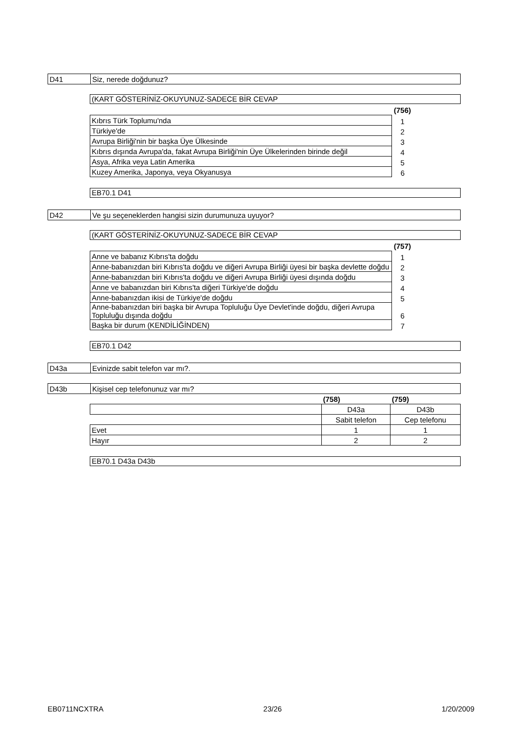| D41 | Siz, nerede doğdunuz? |
(KART GÖSTERİNİZ-OKUYUNUZ-SADECE BİR CEVAP
| | (756) | |
| Kıbrıs Türk Toplumu'nda | 1 | |
| Türkiye'de | 2 | |
| Avrupa Birliği'nin bir başka Üye Ülkesinde | 3 | |
| Kıbrıs dışında Avrupa'da, fakat Avrupa Birliği'nin Üye Ülkelerinden birinde değil | 4 | |
| Asya, Afrika veya Latin Amerika | 5 | |
| Kuzey Amerika, Japonya, veya Okyanusya | 6 | |
EB70.1 D41
| D42 | Ve şu seçeneklerden hangisi sizin durumunuza uyuyor? |
(KART GÖSTERİNİZ-OKUYUNUZ-SADECE BİR CEVAP
| | (757) | |
| Anne ve babanız Kıbrıs'ta doğdu | 1 | |
| Anne-babanızdan biri Kıbrıs'ta doğdu ve diğeri Avrupa Birliği üyesi bir başka devlette doğdu | 2 | |
| Anne-babanızdan biri Kıbrıs'ta doğdu ve diğeri Avrupa Birliği üyesi dışında doğdu | 3 | |
| Anne ve babanızdan biri Kıbrıs'ta diğeri Türkiye'de doğdu | 4 | |
| Anne-babanızdan ikisi de Türkiye'de doğdu | 5 | |
| Anne-babanızdan biri başka bir Avrupa Topluluğu Üye Devlet'inde doğdu, diğeri Avrupa Topluluğu dışında doğdu | 6 | |
| Başka bir durum (KENDİLİĞİNDEN) | 7 | |
EB70.1 D42
| D43a | Evinizde sabit telefon var mı?. |
| D43b | Kişisel cep telefonunuz var mı? |
| | (758) | (759) |
| | D43a | D43b |
| | Sabit telefon | Cep telefonu |
| Evet | 1 | 1 |
| Hayır | 2 | 2 |
EB70.1 D43a D43b
EB0711NCXTRA 23/26 1/20/2009